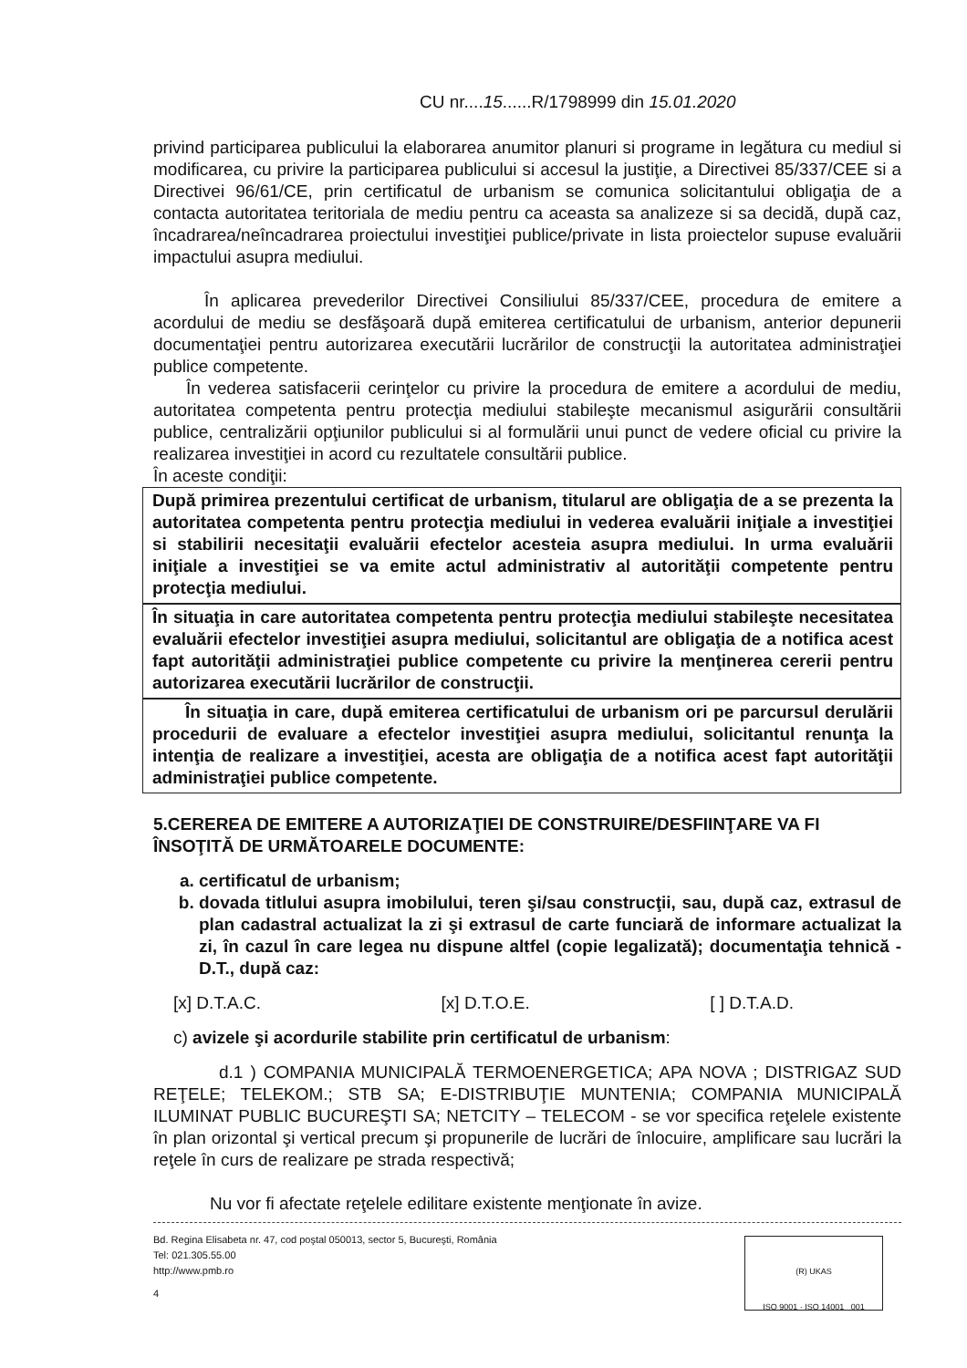CU nr....15......R/1798999 din 15.01.2020
privind participarea publicului la elaborarea anumitor planuri si programe in legătura cu mediul si modificarea, cu privire la participarea publicului si accesul la justiţie, a Directivei 85/337/CEE si a Directivei 96/61/CE, prin certificatul de urbanism se comunica solicitantului obligaţia de a contacta autoritatea teritoriala de mediu pentru ca aceasta sa analizeze si sa decidă, după caz, încadrarea/neîncadrarea proiectului investiţiei publice/private in lista proiectelor supuse evaluării impactului asupra mediului.
În aplicarea prevederilor Directivei Consiliului 85/337/CEE, procedura de emitere a acordului de mediu se desfăşoară după emiterea certificatului de urbanism, anterior depunerii documentaţiei pentru autorizarea executării lucrărilor de construcţii la autoritatea administraţiei publice competente.
În vederea satisfacerii cerinţelor cu privire la procedura de emitere a acordului de mediu, autoritatea competenta pentru protecţia mediului stabileşte mecanismul asigurării consultării publice, centralizării opţiunilor publicului si al formulării unui punct de vedere oficial cu privire la realizarea investiţiei in acord cu rezultatele consultării publice.
În aceste condiţii:
După primirea prezentului certificat de urbanism, titularul are obligaţia de a se prezenta la autoritatea competenta pentru protecţia mediului in vederea evaluării iniţiale a investiţiei si stabilirii necesitaţii evaluării efectelor acesteia asupra mediului. In urma evaluării iniţiale a investiţiei se va emite actul administrativ al autorităţii competente pentru protecţia mediului.
În situaţia in care autoritatea competenta pentru protecţia mediului stabileşte necesitatea evaluării efectelor investiţiei asupra mediului, solicitantul are obligaţia de a notifica acest fapt autorităţii administraţiei publice competente cu privire la menţinerea cererii pentru autorizarea executării lucrărilor de construcţii.
În situaţia in care, după emiterea certificatului de urbanism ori pe parcursul derulării procedurii de evaluare a efectelor investiţiei asupra mediului, solicitantul renunţa la intenţia de realizare a investiţiei, acesta are obligaţia de a notifica acest fapt autorităţii administraţiei publice competente.
5.CEREREA DE EMITERE A AUTORIZAŢIEI DE CONSTRUIRE/DESFIINŢARE VA FI ÎNSOŢITĂ DE URMĂTOARELE DOCUMENTE:
a. certificatul de urbanism;
b. dovada titlului asupra imobilului, teren şi/sau construcţii, sau, după caz, extrasul de plan cadastral actualizat la zi şi extrasul de carte funciară de informare actualizat la zi, în cazul în care legea nu dispune altfel (copie legalizată); documentaţia tehnică - D.T., după caz:
[x] D.T.A.C. [x] D.T.O.E. [ ] D.T.A.D.
c) avizele şi acordurile stabilite prin certificatul de urbanism:
d.1 ) COMPANIA MUNICIPALĂ TERMOENERGETICA; APA NOVA ; DISTRIGAZ SUD REŢELE; TELEKOM.; STB SA; E-DISTRIBUŢIE MUNTENIA; COMPANIA MUNICIPALĂ ILUMINAT PUBLIC BUCUREŞTI SA; NETCITY – TELECOM - se vor specifica reţelele existente în plan orizontal şi vertical precum şi propunerile de lucrări de înlocuire, amplificare sau lucrări la reţele în curs de realizare pe strada respectivă;
Nu vor fi afectate reţelele edilitare existente menţionate în avize.
Bd. Regina Elisabeta nr. 47, cod poştal 050013, sector 5, Bucureşti, România
Tel: 021.305.55.00
http://www.pmb.ro
4
(R) UKAS
ISO 9001 · ISO 14001 001